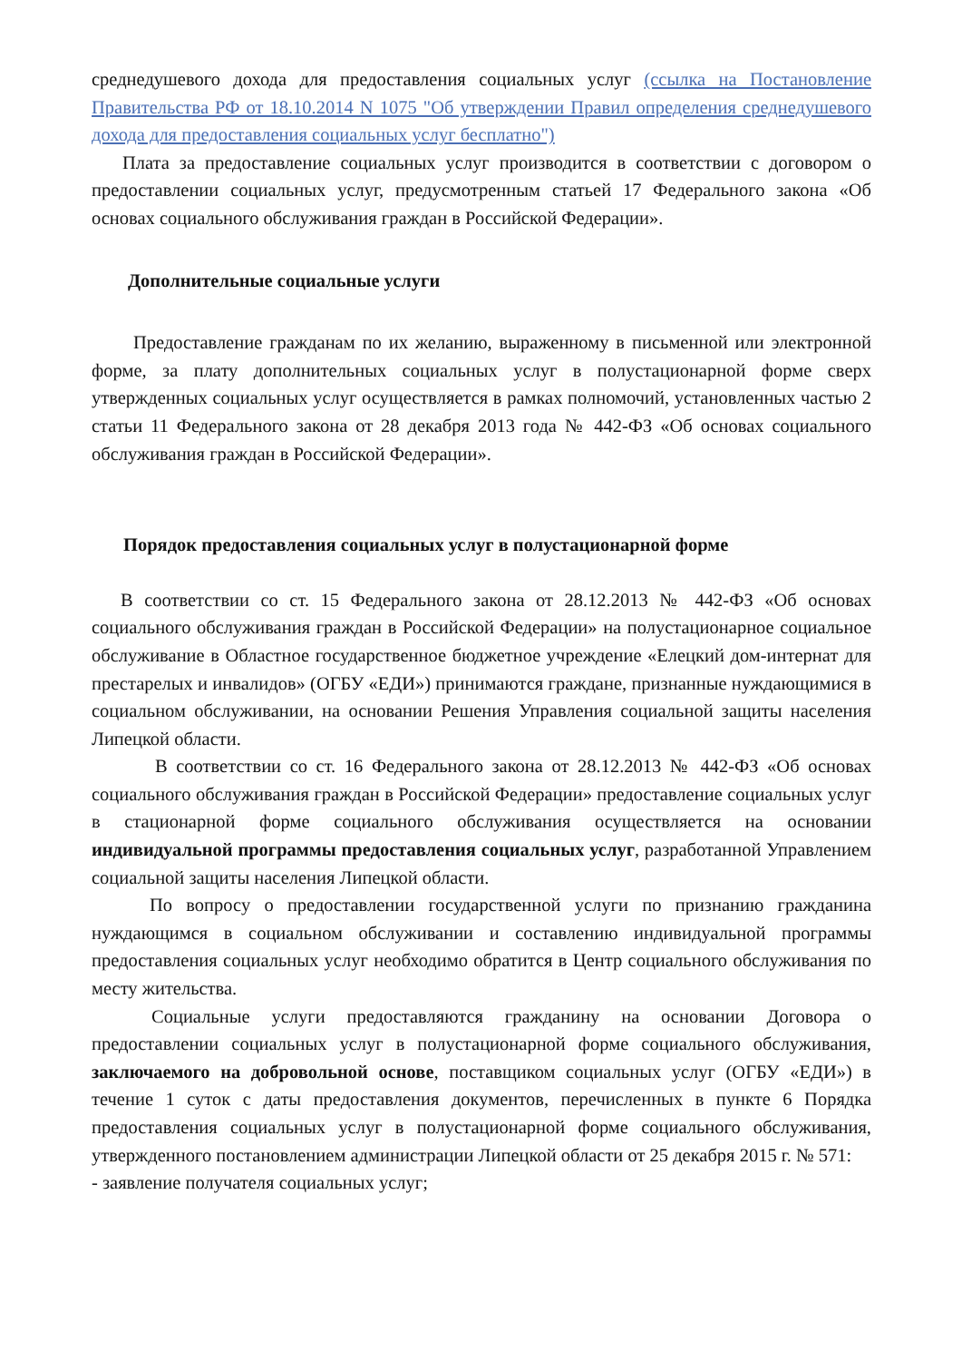среднедушевого дохода для предоставления социальных услуг (ссылка на Постановление Правительства РФ от 18.10.2014 N 1075 "Об утверждении Правил определения среднедушевого дохода для предоставления социальных услуг бесплатно")
Плата за предоставление социальных услуг производится в соответствии с договором о предоставлении социальных услуг, предусмотренным статьей 17 Федерального закона «Об основах социального обслуживания граждан в Российской Федерации».
Дополнительные социальные услуги
Предоставление гражданам по их желанию, выраженному в письменной или электронной форме, за плату дополнительных социальных услуг в полустационарной форме сверх утвержденных социальных услуг осуществляется в рамках полномочий, установленных частью 2 статьи 11 Федерального закона от 28 декабря 2013 года № 442-ФЗ «Об основах социального обслуживания граждан в Российской Федерации».
Порядок предоставления социальных услуг в полустационарной форме
В соответствии со ст. 15 Федерального закона от 28.12.2013 № 442-ФЗ «Об основах социального обслуживания граждан в Российской Федерации» на полустационарное социальное обслуживание в Областное государственное бюджетное учреждение «Елецкий дом-интернат для престарелых и инвалидов» (ОГБУ «ЕДИ») принимаются граждане, признанные нуждающимися в социальном обслуживании, на основании Решения Управления социальной защиты населения Липецкой области.
В соответствии со ст. 16 Федерального закона от 28.12.2013 № 442-ФЗ «Об основах социального обслуживания граждан в Российской Федерации» предоставление социальных услуг в стационарной форме социального обслуживания осуществляется на основании индивидуальной программы предоставления социальных услуг, разработанной Управлением социальной защиты населения Липецкой области.
По вопросу о предоставлении государственной услуги по признанию гражданина нуждающимся в социальном обслуживании и составлению индивидуальной программы предоставления социальных услуг необходимо обратится в Центр социального обслуживания по месту жительства.
Социальные услуги предоставляются гражданину на основании Договора о предоставлении социальных услуг в полустационарной форме социального обслуживания, заключаемого на добровольной основе, поставщиком социальных услуг (ОГБУ «ЕДИ») в течение 1 суток с даты предоставления документов, перечисленных в пункте 6 Порядка предоставления социальных услуг в полустационарной форме социального обслуживания, утвержденного постановлением администрации Липецкой области от 25 декабря 2015 г. № 571:
- заявление получателя социальных услуг;